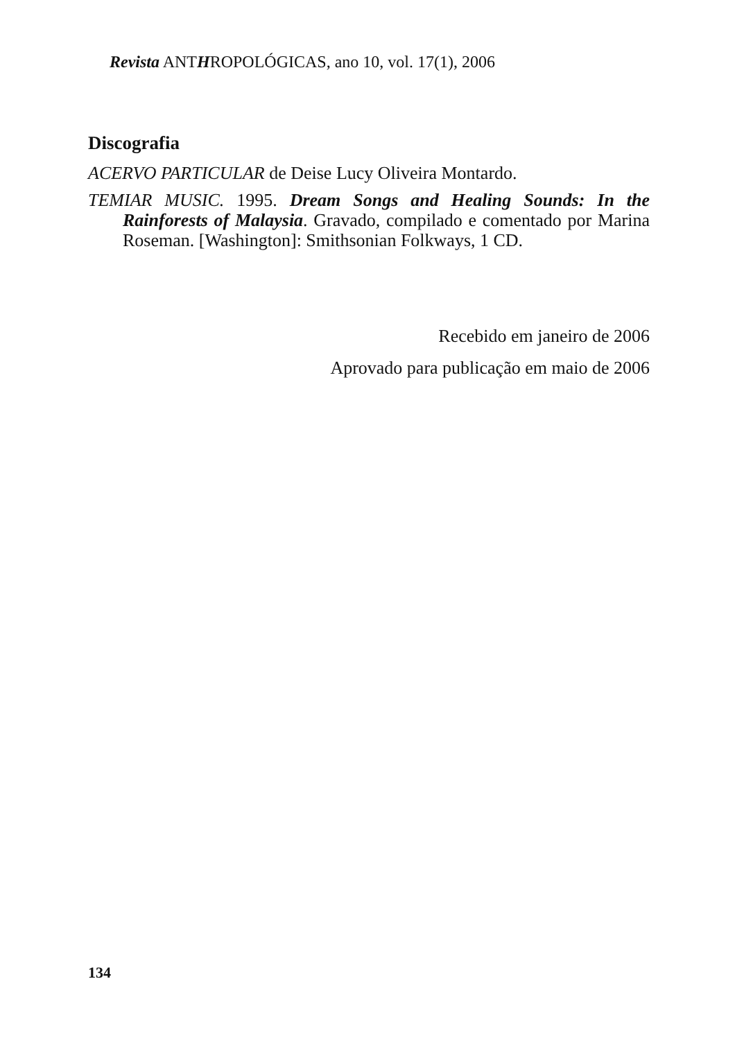Revista ANTHROPOLÓGICAS, ano 10, vol. 17(1), 2006
Discografia
ACERVO PARTICULAR de Deise Lucy Oliveira Montardo.
TEMIAR MUSIC. 1995. Dream Songs and Healing Sounds: In the Rainforests of Malaysia. Gravado, compilado e comentado por Marina Roseman. [Washington]: Smithsonian Folkways, 1 CD.
Recebido em janeiro de 2006
Aprovado para publicação em maio de 2006
134